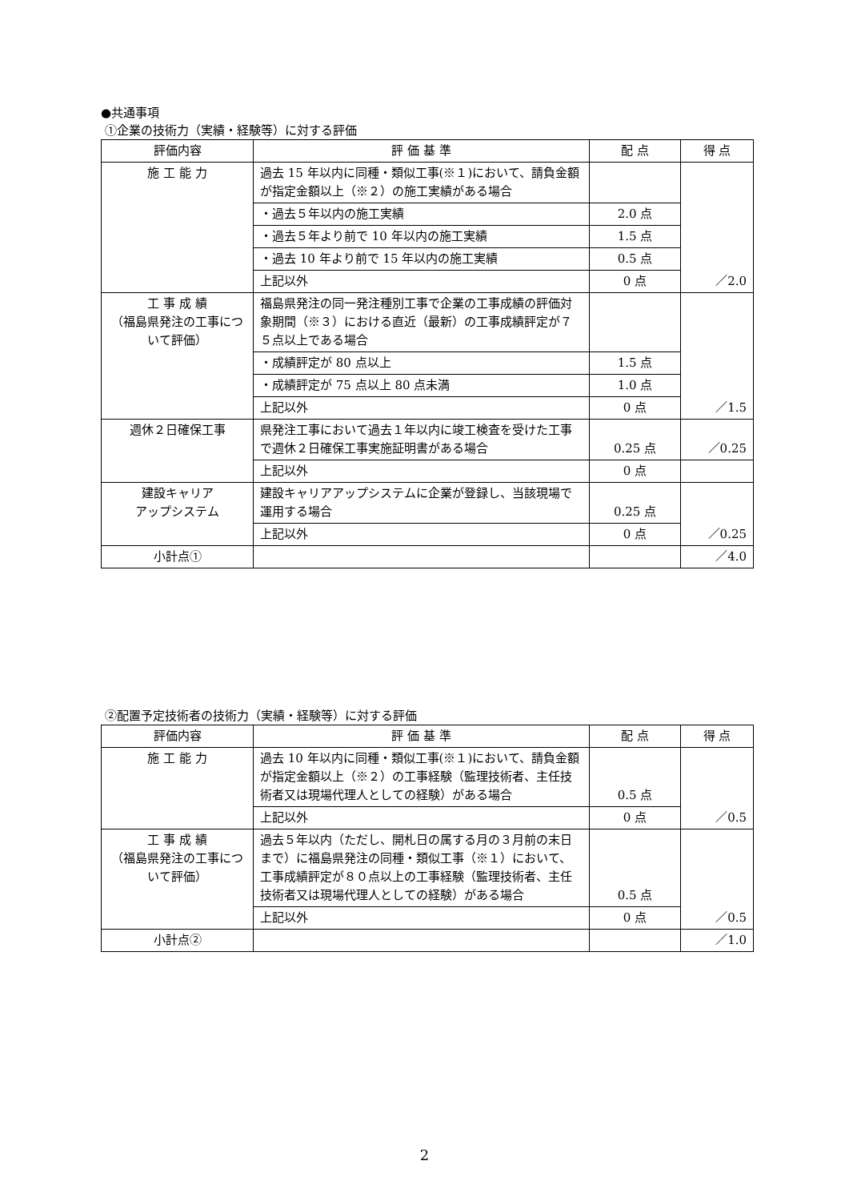●共通事項
①企業の技術力（実績・経験等）に対する評価
| 評価内容 | 評 価 基 準 | 配 点 | 得 点 |
| --- | --- | --- | --- |
| 施 工 能 力 | 過去 15 年以内に同種・類似工事(※１)において、請負金額が指定金額以上（※２）の施工実績がある場合 | | ／2.0 |
| | ・過去５年以内の施工実績 | 2.0 点 | |
| | ・過去５年より前で 10 年以内の施工実績 | 1.5 点 | |
| | ・過去 10 年より前で 15 年以内の施工実績 | 0.5 点 | |
| | 上記以外 | 0 点 | |
| 工 事 成 績 （福島県発注の工事について評価） | 福島県発注の同一発注種別工事で企業の工事成績の評価対象期間（※３）における直近（最新）の工事成績評定が７５点以上である場合 | | ／1.5 |
| | ・成績評定が 80 点以上 | 1.5 点 | |
| | ・成績評定が 75 点以上 80 点未満 | 1.0 点 | |
| | 上記以外 | 0 点 | |
| 週休２日確保工事 | 県発注工事において過去１年以内に竣工検査を受けた工事で週休２日確保工事実施証明書がある場合 | 0.25 点 | ／0.25 |
| | 上記以外 | 0 点 | |
| 建設キャリア アップシステム | 建設キャリアアップシステムに企業が登録し、当該現場で運用する場合 | 0.25 点 | ／0.25 |
| | 上記以外 | 0 点 | |
| 小計点① | | | ／4.0 |
②配置予定技術者の技術力（実績・経験等）に対する評価
| 評価内容 | 評 価 基 準 | 配 点 | 得 点 |
| --- | --- | --- | --- |
| 施 工 能 力 | 過去 10 年以内に同種・類似工事(※１)において、請負金額が指定金額以上（※２）の工事経験（監理技術者、主任技術者又は現場代理人としての経験）がある場合 | 0.5 点 | ／0.5 |
| | 上記以外 | 0 点 | |
| 工 事 成 績 （福島県発注の工事について評価） | 過去５年以内（ただし、開札日の属する月の３月前の末日まで）に福島県発注の同種・類似工事（※１）において、工事成績評定が８０点以上の工事経験（監理技術者、主任技術者又は現場代理人としての経験）がある場合 | 0.5 点 | ／0.5 |
| | 上記以外 | 0 点 | |
| 小計点② | | | ／1.0 |
2